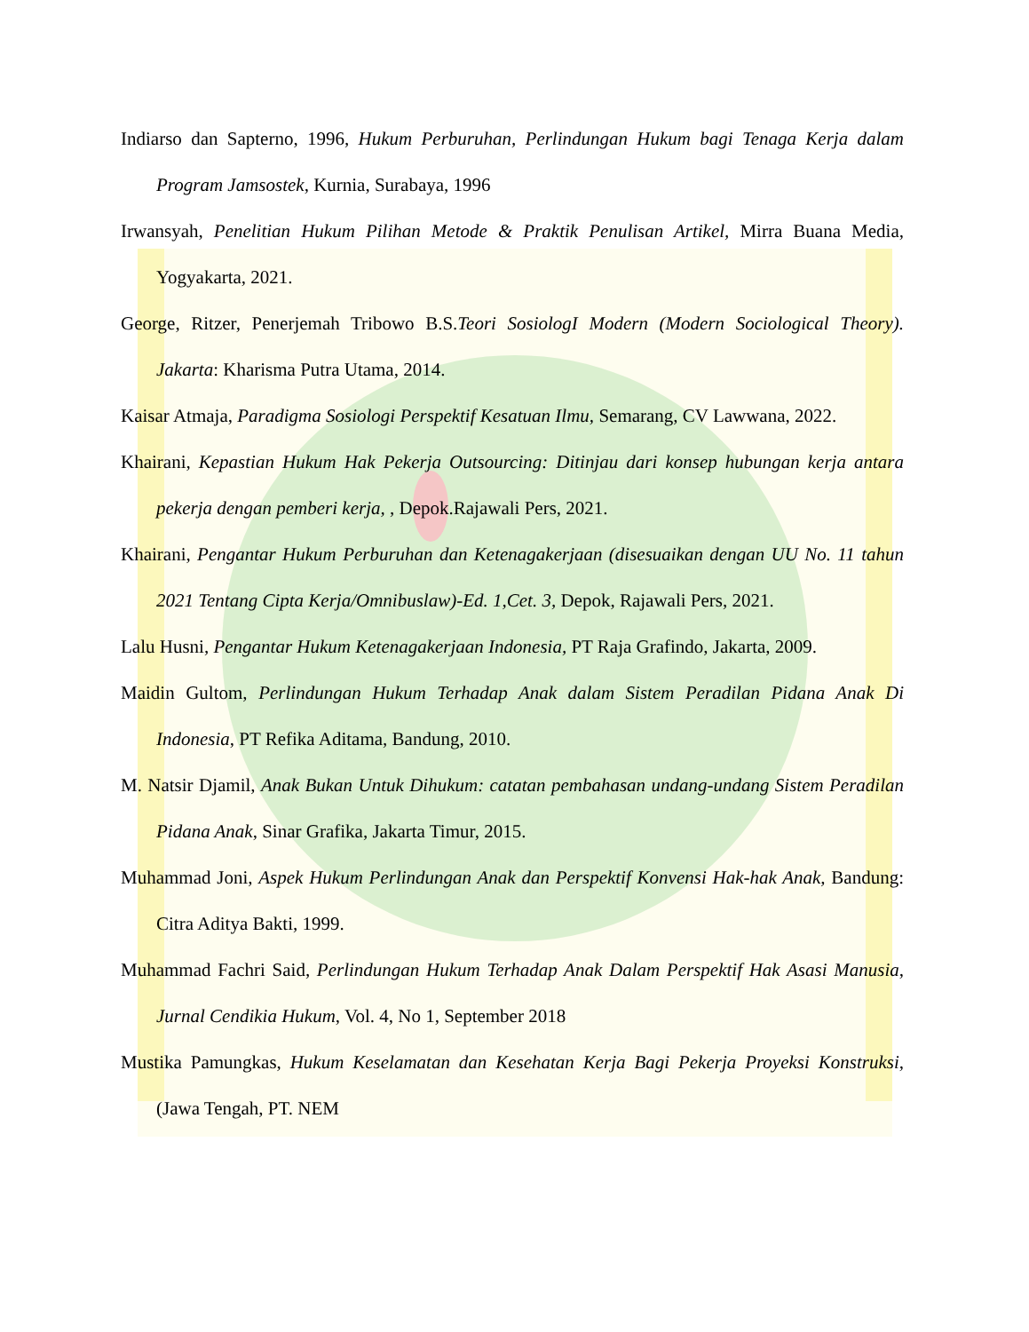Indiarso dan Sapterno, 1996, Hukum Perburuhan, Perlindungan Hukum bagi Tenaga Kerja dalam Program Jamsostek, Kurnia, Surabaya, 1996
Irwansyah, Penelitian Hukum Pilihan Metode & Praktik Penulisan Artikel, Mirra Buana Media, Yogyakarta, 2021.
George, Ritzer, Penerjemah Tribowo B.S.Teori SosiologI Modern (Modern Sociological Theory). Jakarta: Kharisma Putra Utama, 2014.
Kaisar Atmaja, Paradigma Sosiologi Perspektif Kesatuan Ilmu, Semarang, CV Lawwana, 2022.
Khairani, Kepastian Hukum Hak Pekerja Outsourcing: Ditinjau dari konsep hubungan kerja antara pekerja dengan pemberi kerja, , Depok.Rajawali Pers, 2021.
Khairani, Pengantar Hukum Perburuhan dan Ketenagakerjaan (disesuaikan dengan UU No. 11 tahun 2021 Tentang Cipta Kerja/Omnibuslaw)-Ed. 1,Cet. 3, Depok, Rajawali Pers, 2021.
Lalu Husni, Pengantar Hukum Ketenagakerjaan Indonesia, PT Raja Grafindo, Jakarta, 2009.
Maidin Gultom, Perlindungan Hukum Terhadap Anak dalam Sistem Peradilan Pidana Anak Di Indonesia, PT Refika Aditama, Bandung, 2010.
M. Natsir Djamil, Anak Bukan Untuk Dihukum: catatan pembahasan undang-undang Sistem Peradilan Pidana Anak, Sinar Grafika, Jakarta Timur, 2015.
Muhammad Joni, Aspek Hukum Perlindungan Anak dan Perspektif Konvensi Hak-hak Anak, Bandung: Citra Aditya Bakti, 1999.
Muhammad Fachri Said, Perlindungan Hukum Terhadap Anak Dalam Perspektif Hak Asasi Manusia, Jurnal Cendikia Hukum, Vol. 4, No 1, September 2018
Mustika Pamungkas, Hukum Keselamatan dan Kesehatan Kerja Bagi Pekerja Proyeksi Konstruksi, (Jawa Tengah, PT. NEM